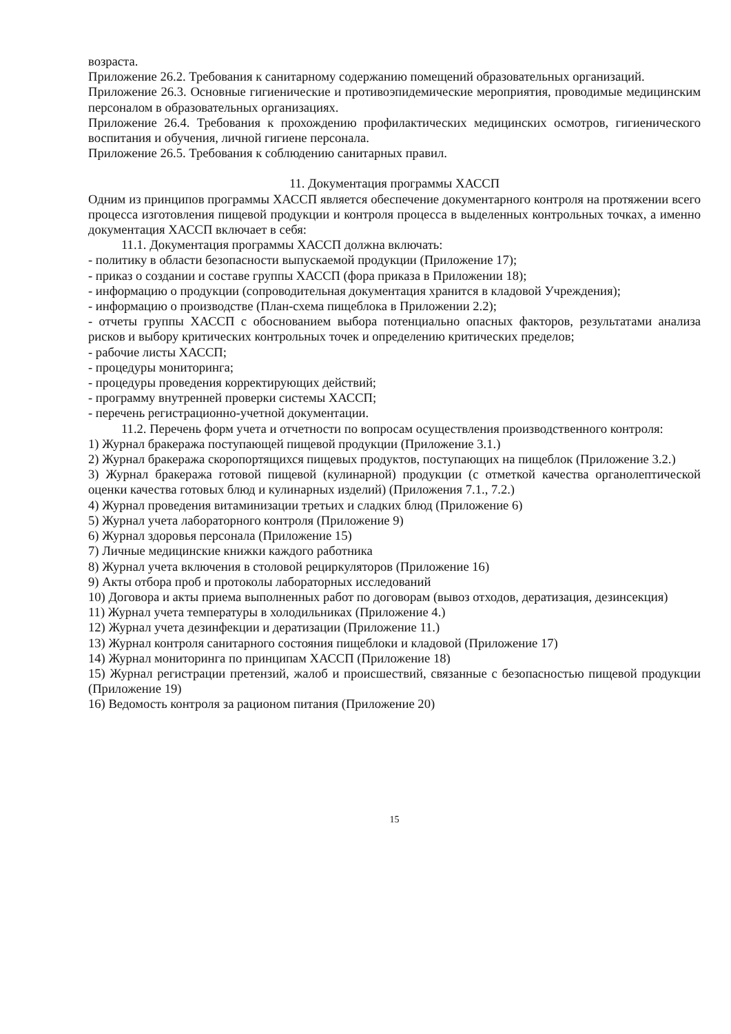возраста.
Приложение 26.2. Требования к санитарному содержанию помещений образовательных организаций.
Приложение 26.3. Основные гигиенические и противоэпидемические мероприятия, проводимые медицинским персоналом в образовательных организациях.
Приложение 26.4. Требования к прохождению профилактических медицинских осмотров, гигиенического воспитания и обучения, личной гигиене персонала.
Приложение 26.5. Требования к соблюдению санитарных правил.
11. Документация программы ХАССП
Одним из принципов программы ХАССП является обеспечение документарного контроля на протяжении всего процесса изготовления пищевой продукции и контроля процесса в выделенных контрольных точках, а именно документация ХАССП включает в себя:
11.1. Документация программы ХАССП должна включать:
- политику в области безопасности выпускаемой продукции (Приложение 17);
- приказ о создании и составе группы ХАССП (фора приказа в Приложении 18);
- информацию о продукции (сопроводительная документация хранится в кладовой Учреждения);
- информацию о производстве (План-схема пищеблока в Приложении 2.2);
- отчеты группы ХАССП с обоснованием выбора потенциально опасных факторов, результатами анализа рисков и выбору критических контрольных точек и определению критических пределов;
- рабочие листы ХАССП;
- процедуры мониторинга;
- процедуры проведения корректирующих действий;
- программу внутренней проверки системы ХАССП;
- перечень регистрационно-учетной документации.
11.2. Перечень форм учета и отчетности по вопросам осуществления производственного контроля:
1) Журнал бракеража поступающей пищевой продукции (Приложение 3.1.)
2) Журнал бракеража скоропортящихся пищевых продуктов, поступающих на пищеблок (Приложение 3.2.)
3) Журнал бракеража готовой пищевой (кулинарной) продукции (с отметкой качества органолептической оценки качества готовых блюд и кулинарных изделий) (Приложения 7.1., 7.2.)
4) Журнал проведения витаминизации третьих и сладких блюд (Приложение 6)
5) Журнал учета лабораторного контроля (Приложение 9)
6) Журнал здоровья персонала (Приложение 15)
7) Личные медицинские книжки каждого работника
8) Журнал учета включения в столовой рециркуляторов (Приложение 16)
9) Акты отбора проб и протоколы лабораторных исследований
10) Договора и акты приема выполненных работ по договорам (вывоз отходов, дератизация, дезинсекция)
11) Журнал учета температуры в холодильниках (Приложение 4.)
12) Журнал учета дезинфекции и дератизации (Приложение 11.)
13) Журнал контроля санитарного состояния пищеблоки и кладовой (Приложение 17)
14) Журнал мониторинга по принципам ХАССП (Приложение 18)
15) Журнал регистрации претензий, жалоб и происшествий, связанные с безопасностью пищевой продукции (Приложение 19)
16) Ведомость контроля за рационом питания (Приложение 20)
15